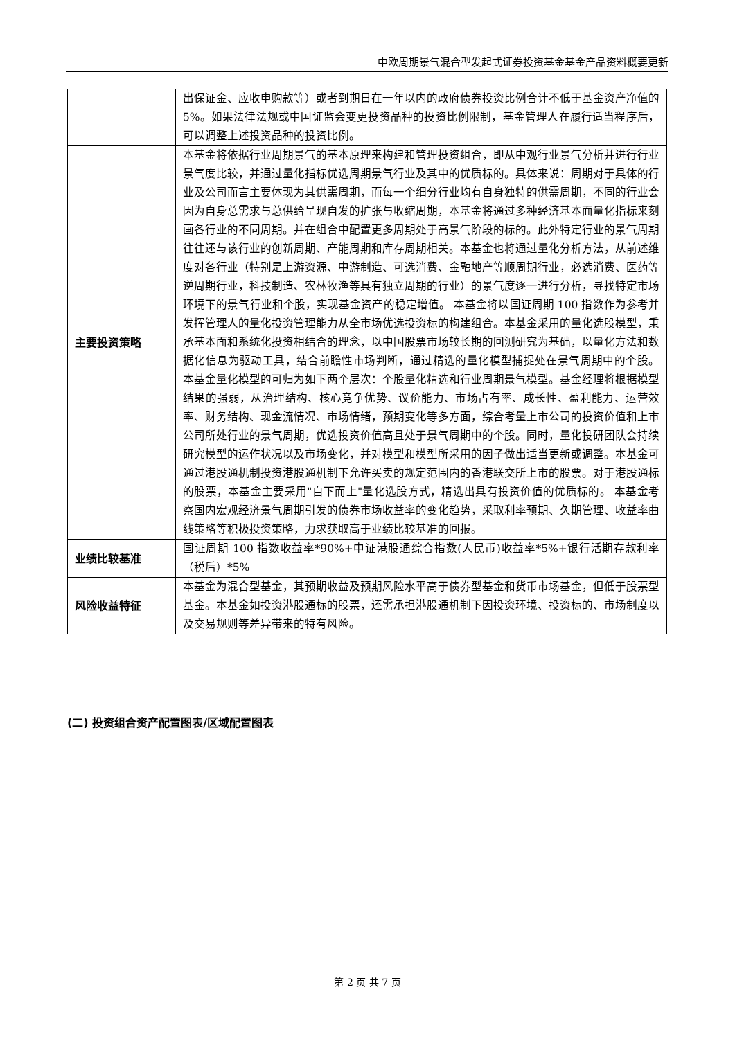中欧周期景气混合型发起式证券投资基金基金产品资料概要更新
| | 出保证金、应收申购款等）或者到期日在一年以内的政府债券投资比例合计不低于基金资产净值的 5%。如果法律法规或中国证监会变更投资品种的投资比例限制，基金管理人在履行适当程序后，可以调整上述投资品种的投资比例。 |
| 主要投资策略 | 本基金将依据行业周期景气的基本原理来构建和管理投资组合，即从中观行业景气分析并进行行业景气度比较，并通过量化指标优选周期景气行业及其中的优质标的。具体来说：周期对于具体的行业及公司而言主要体现为其供需周期，而每一个细分行业均有自身独特的供需周期，不同的行业会因为自身总需求与总供给呈现自发的扩张与收缩周期，本基金将通过多种经济基本面量化指标来刻画各行业的不同周期。并在组合中配置更多周期处于高景气阶段的标的。此外特定行业的景气周期往往还与该行业的创新周期、产能周期和库存周期相关。本基金也将通过量化分析方法，从前述维度对各行业（特别是上游资源、中游制造、可选消费、金融地产等顺周期行业，必选消费、医药等逆周期行业，科技制造、农林牧渔等具有独立周期的行业）的景气度逐一进行分析，寻找特定市场环境下的景气行业和个股，实现基金资产的稳定增值。 本基金将以国证周期 100 指数作为参考并发挥管理人的量化投资管理能力从全市场优选投资标的构建组合。本基金采用的量化选股模型，秉承基本面和系统化投资相结合的理念，以中国股票市场较长期的回测研究为基础，以量化方法和数据化信息为驱动工具，结合前瞻性市场判断，通过精选的量化模型捕捉处在景气周期中的个股。 本基金量化模型的可归为如下两个层次：个股量化精选和行业周期景气模型。基金经理将根据模型结果的强弱，从治理结构、核心竞争优势、议价能力、市场占有率、成长性、盈利能力、运营效率、财务结构、现金流情况、市场情绪，预期变化等多方面，综合考量上市公司的投资价值和上市公司所处行业的景气周期，优选投资价值高且处于景气周期中的个股。同时，量化投研团队会持续研究模型的运作状况以及市场变化，并对模型和模型所采用的因子做出适当更新或调整。本基金可通过港股通机制投资港股通机制下允许买卖的规定范围内的香港联交所上市的股票。对于港股通标的股票，本基金主要采用"自下而上"量化选股方式，精选出具有投资价值的优质标的。 本基金考察国内宏观经济景气周期引发的债券市场收益率的变化趋势，采取利率预期、久期管理、收益率曲线策略等积极投资策略，力求获取高于业绩比较基准的回报。 |
| 业绩比较基准 | 国证周期 100 指数收益率*90%+中证港股通综合指数(人民币)收益率*5%+银行活期存款利率（税后）*5% |
| 风险收益特征 | 本基金为混合型基金，其预期收益及预期风险水平高于债券型基金和货币市场基金，但低于股票型基金。本基金如投资港股通标的股票，还需承担港股通机制下因投资环境、投资标的、市场制度以及交易规则等差异带来的特有风险。 |
(二) 投资组合资产配置图表/区域配置图表
第 2 页 共 7 页